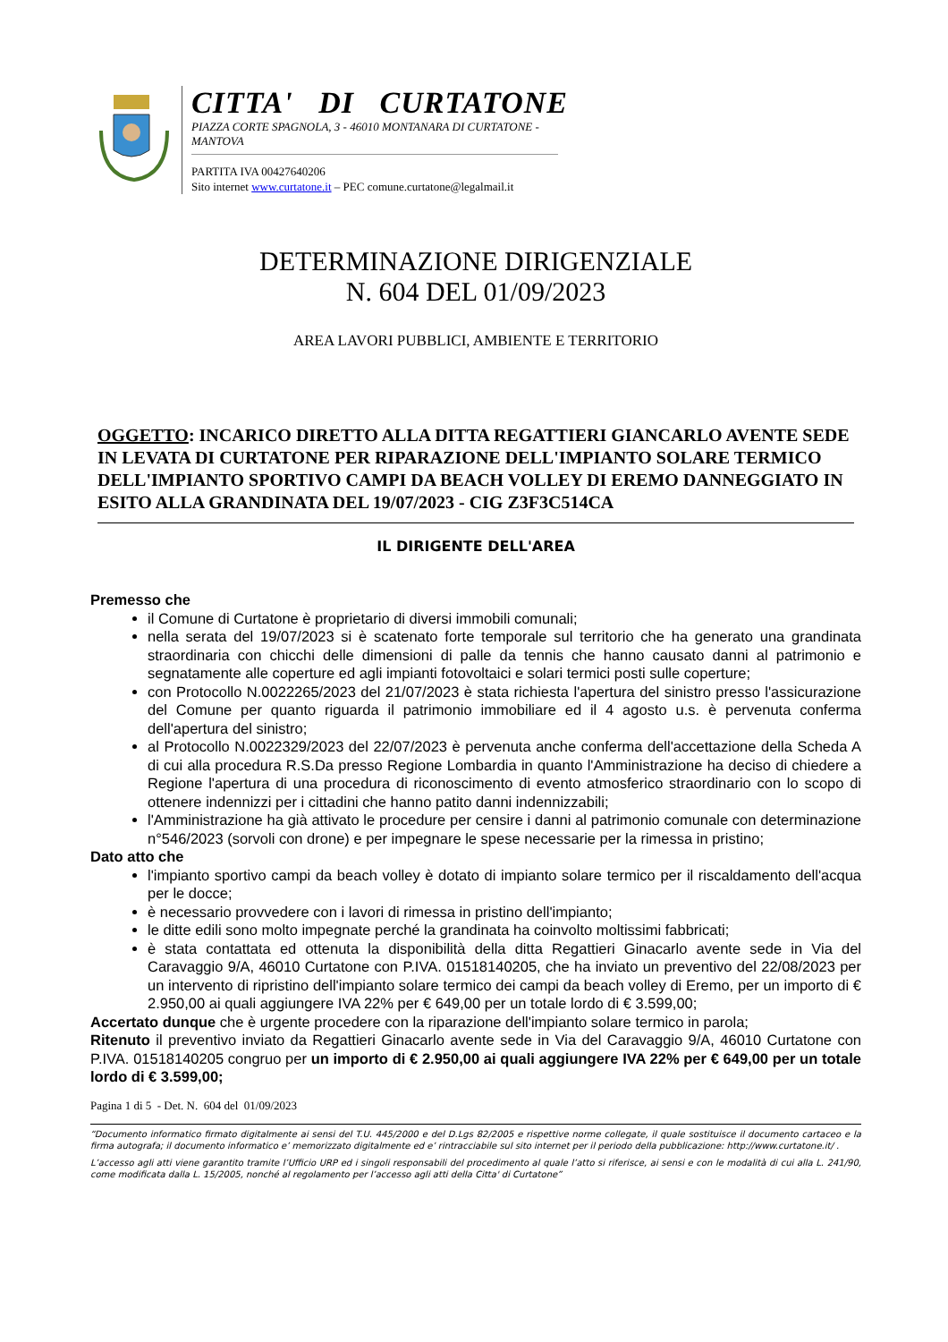CITTA' DI CURTATONE
PIAZZA CORTE SPAGNOLA, 3 - 46010 MONTANARA DI CURTATONE - MANTOVA
PARTITA IVA 00427640206
Sito internet www.curtatone.it – PEC comune.curtatone@legalmail.it
DETERMINAZIONE DIRIGENZIALE
N. 604 DEL 01/09/2023
AREA LAVORI PUBBLICI, AMBIENTE E TERRITORIO
OGGETTO: INCARICO DIRETTO ALLA DITTA REGATTIERI GIANCARLO AVENTE SEDE IN LEVATA DI CURTATONE PER RIPARAZIONE DELL'IMPIANTO SOLARE TERMICO DELL'IMPIANTO SPORTIVO CAMPI DA BEACH VOLLEY DI EREMO DANNEGGIATO IN ESITO ALLA GRANDINATA DEL 19/07/2023 - CIG Z3F3C514CA
IL DIRIGENTE DELL'AREA
Premesso che
il Comune di Curtatone è proprietario di diversi immobili comunali;
nella serata del 19/07/2023 si è scatenato forte temporale sul territorio che ha generato una grandinata straordinaria con chicchi delle dimensioni di palle da tennis che hanno causato danni al patrimonio e segnatamente alle coperture ed agli impianti fotovoltaici e solari termici posti sulle coperture;
con Protocollo N.0022265/2023 del 21/07/2023 è stata richiesta l'apertura del sinistro presso l'assicurazione del Comune per quanto riguarda il patrimonio immobiliare ed il 4 agosto u.s. è pervenuta conferma dell'apertura del sinistro;
al Protocollo N.0022329/2023 del 22/07/2023 è pervenuta anche conferma dell'accettazione della Scheda A di cui alla procedura R.S.Da presso Regione Lombardia in quanto l'Amministrazione ha deciso di chiedere a Regione l'apertura di una procedura di riconoscimento di evento atmosferico straordinario con lo scopo di ottenere indennizzi per i cittadini che hanno patito danni indennizzabili;
l'Amministrazione ha già attivato le procedure per censire i danni al patrimonio comunale con determinazione n°546/2023 (sorvoli con drone) e per impegnare le spese necessarie per la rimessa in pristino;
Dato atto che
l'impianto sportivo campi da beach volley è dotato di impianto solare termico per il riscaldamento dell'acqua per le docce;
è necessario provvedere con i lavori di rimessa in pristino dell'impianto;
le ditte edili sono molto impegnate perché la grandinata ha coinvolto moltissimi fabbricati;
è stata contattata ed ottenuta la disponibilità della ditta Regattieri Ginacarlo avente sede in Via del Caravaggio 9/A, 46010 Curtatone con P.IVA. 01518140205, che ha inviato un preventivo del 22/08/2023 per un intervento di ripristino dell'impianto solare termico dei campi da beach volley di Eremo, per un importo di € 2.950,00 ai quali aggiungere IVA 22% per € 649,00 per un totale lordo di € 3.599,00;
Accertato dunque che è urgente procedere con la riparazione dell'impianto solare termico in parola;
Ritenuto il preventivo inviato da Regattieri Ginacarlo avente sede in Via del Caravaggio 9/A, 46010 Curtatone con P.IVA. 01518140205 congruo per un importo di € 2.950,00 ai quali aggiungere IVA 22% per € 649,00 per un totale lordo di € 3.599,00;
Pagina 1 di 5 - Det. N. 604 del 01/09/2023
“Documento informatico firmato digitalmente ai sensi del T.U. 445/2000 e del D.Lgs 82/2005 e rispettive norme collegate, il quale sostituisce il documento cartaceo e la firma autografa; il documento informatico e’ memorizzato digitalmente ed e’ rintracciabile sul sito internet per il periodo della pubblicazione: http://www.curtatone.it/ .
L’accesso agli atti viene garantito tramite l’Ufficio URP ed i singoli responsabili del procedimento al quale l’atto si riferisce, ai sensi e con le modalità di cui alla L. 241/90, come modificata dalla L. 15/2005, nonché al regolamento per l’accesso agli atti della Citta' di Curtatone”